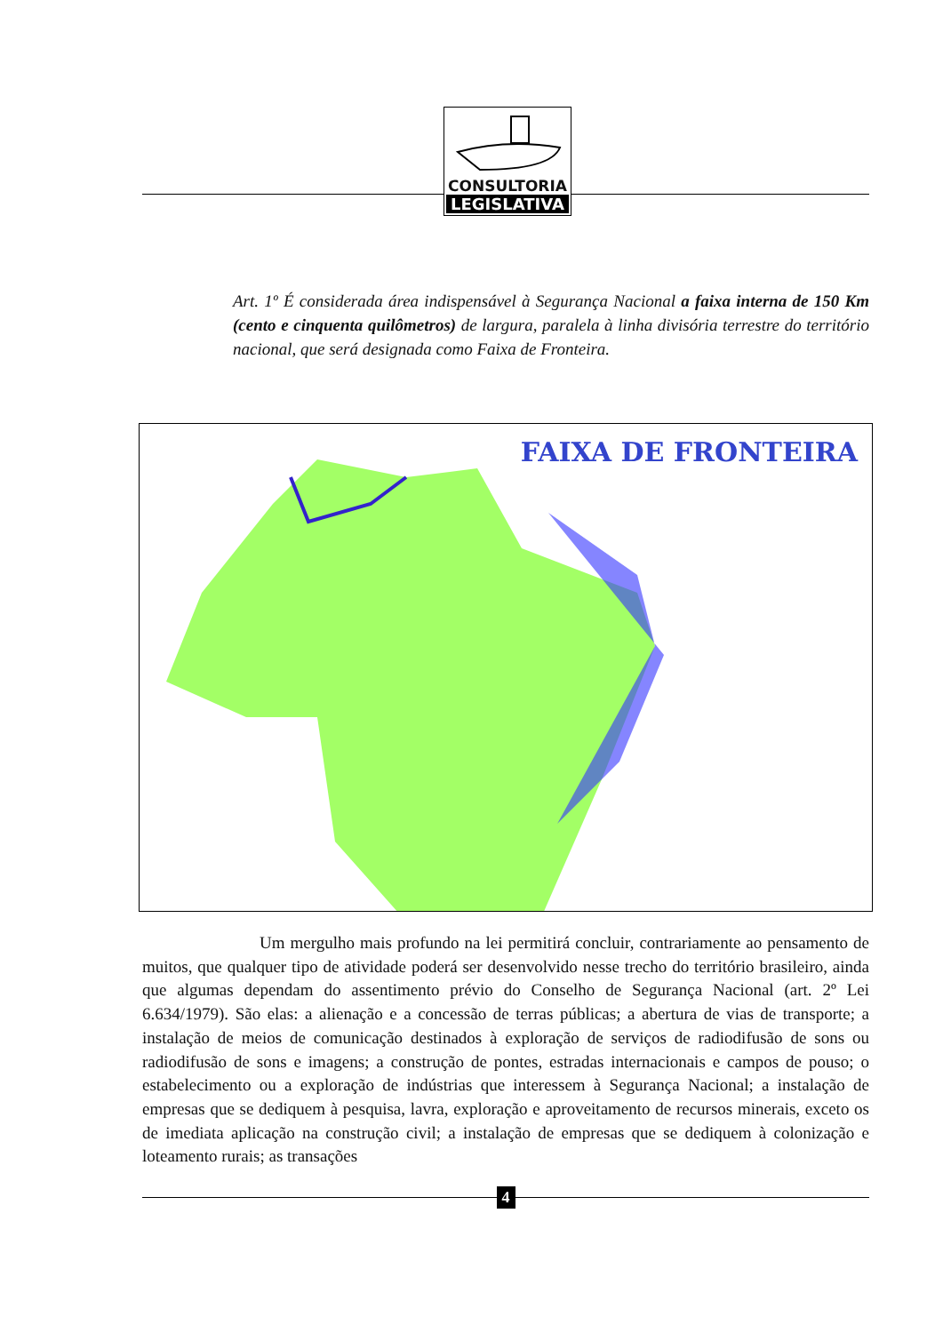CONSULTORIA
LEGISLATIVA
Art. 1º É considerada área indispensável à Segurança Nacional a faixa interna de 150 Km (cento e cinquenta quilômetros) de largura, paralela à linha divisória terrestre do território nacional, que será designada como Faixa de Fronteira.
FAIXA DE FRONTEIRA
Um mergulho mais profundo na lei permitirá concluir, contrariamente ao pensamento de muitos, que qualquer tipo de atividade poderá ser desenvolvido nesse trecho do território brasileiro, ainda que algumas dependam do assentimento prévio do Conselho de Segurança Nacional (art. 2º Lei 6.634/1979). São elas: a alienação e a concessão de terras públicas; a abertura de vias de transporte; a instalação de meios de comunicação destinados à exploração de serviços de radiodifusão de sons ou radiodifusão de sons e imagens; a construção de pontes, estradas internacionais e campos de pouso; o estabelecimento ou a exploração de indústrias que interessem à Segurança Nacional; a instalação de empresas que se dediquem à pesquisa, lavra, exploração e aproveitamento de recursos minerais, exceto os de imediata aplicação na construção civil; a instalação de empresas que se dediquem à colonização e loteamento rurais; as transações
4